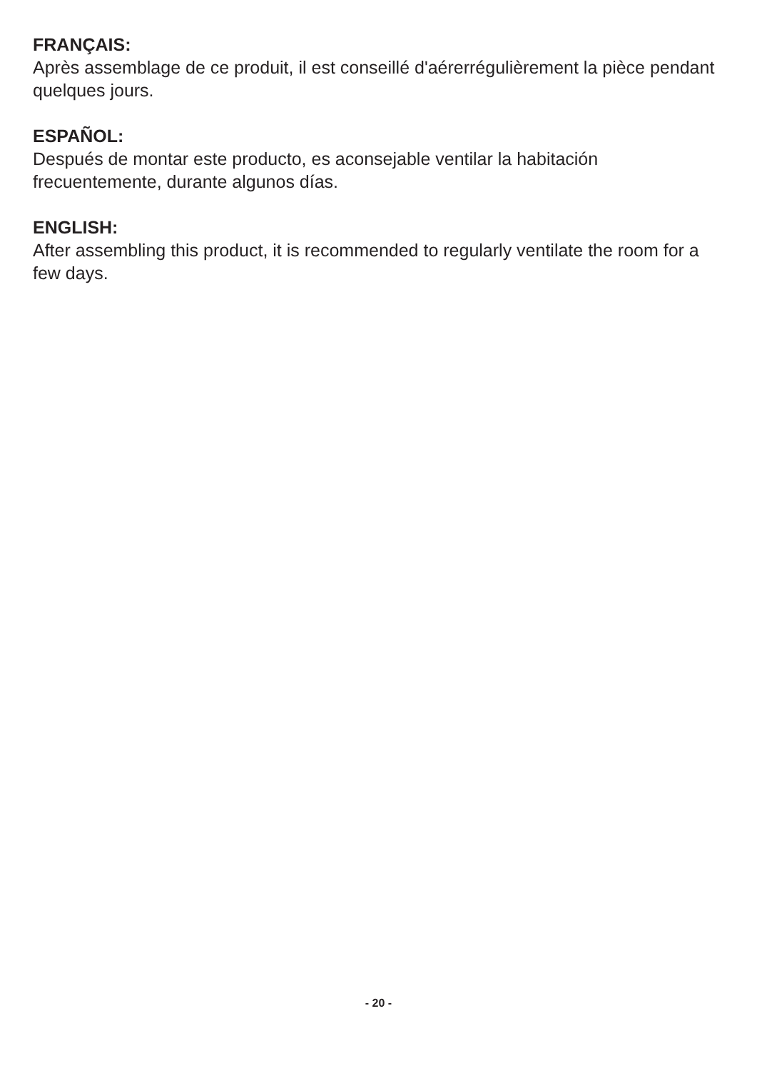FRANÇAIS:
Après assemblage de ce produit, il est conseillé d'aérerrégulièrement la pièce pendant quelques jours.
ESPAÑOL:
Después de montar este producto, es aconsejable ventilar la habitación
frecuentemente, durante algunos días.
ENGLISH:
After assembling this product, it is recommended to regularly ventilate the room for a few days.
- 20 -